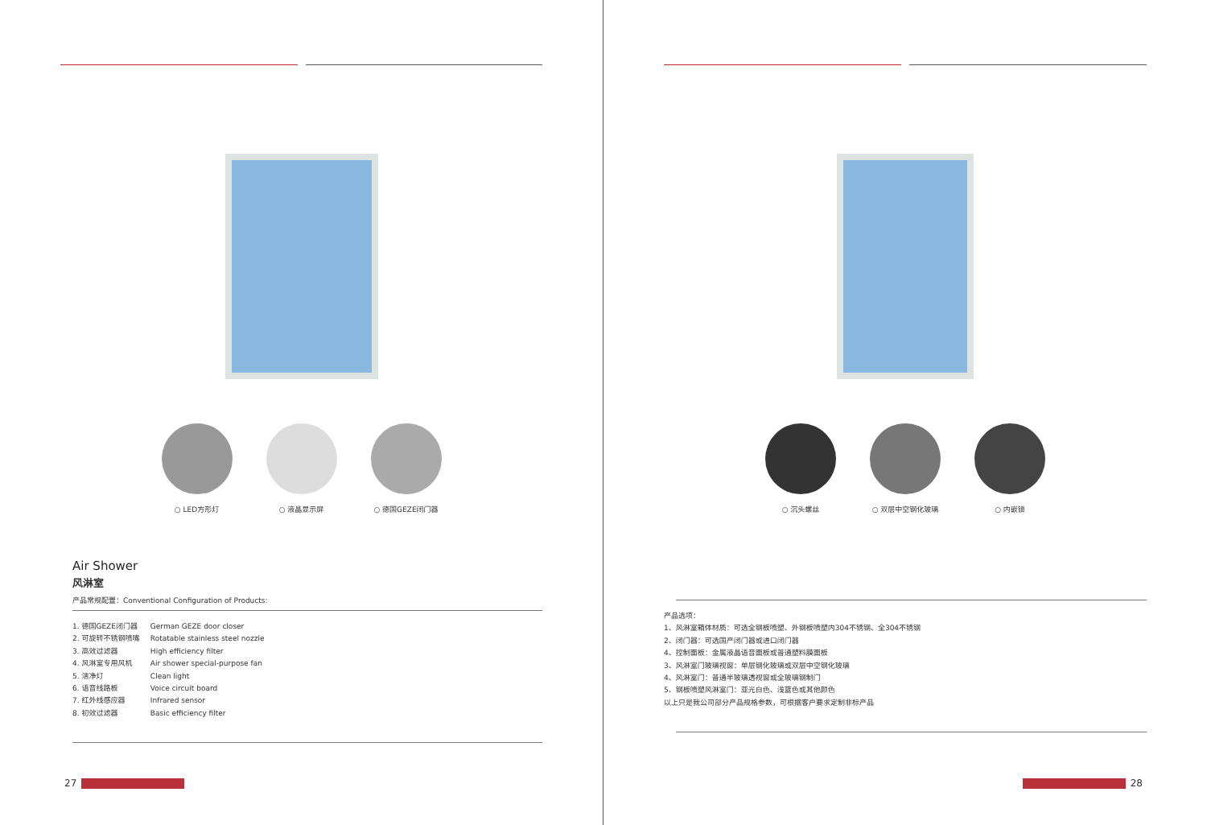○ LED方形灯 ○ 液晶显示屏 ○ 德国GEZE闭门器
Air Shower
风淋室
产品常规配置：Conventional Configuration of Products:
1. 德国GEZE闭门器 German GEZE door closer
2. 可旋转不锈钢喷嘴 Rotatable stainless steel nozzle
3. 高效过滤器 High efficiency filter
4. 风淋室专用风机 Air shower special-purpose fan
5. 洁净灯 Clean light
6. 语音线路板 Voice circuit board
7. 红外线感应器 Infrared sensor
8. 初效过滤器 Basic efficiency filter
27
○ 沉头螺丝 ○ 双层中空钢化玻璃 ○ 内嵌锁
产品选项：
1、风淋室箱体材质：可选全钢板喷塑、外钢板喷塑内304不锈钢、全304不锈钢
2、闭门器：可选国产闭门器或进口闭门器
4、控制面板：金属液晶语音面板或普通塑料膜面板
3、风淋室门玻璃视窗：单层钢化玻璃或双层中空钢化玻璃
4、风淋室门：普通半玻璃透视窗或全玻璃钢制门
5、钢板喷塑风淋室门：亚光白色、浅蓝色或其他颜色
以上只是我公司部分产品规格参数，可根据客户要求定制非标产品
28